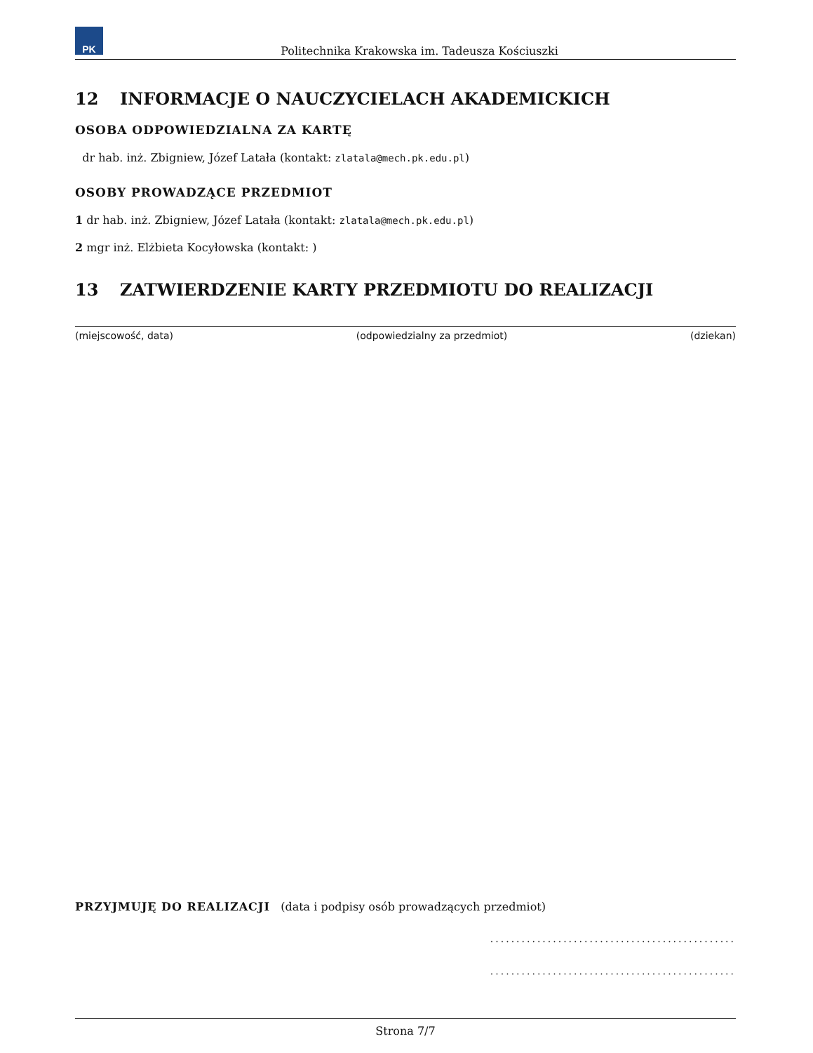PK
Politechnika Krakowska im. Tadeusza Kościuszki
12 INFORMACJE O NAUCZYCIELACH AKADEMICKICH
OSOBA ODPOWIEDZIALNA ZA KARTĘ
dr hab. inż. Zbigniew, Józef Latała (kontakt: zlatala@mech.pk.edu.pl)
OSOBY PROWADZĄCE PRZEDMIOT
1 dr hab. inż. Zbigniew, Józef Latała (kontakt: zlatala@mech.pk.edu.pl)
2 mgr inż. Elżbieta Kocyłowska (kontakt: )
13 ZATWIERDZENIE KARTY PRZEDMIOTU DO REALIZACJI
(miejscowość, data) (odpowiedzialny za przedmiot) (dziekan)
PRZYJMUJĘ DO REALIZACJI (data i podpisy osób prowadzących przedmiot)
...............................................
...............................................
Strona 7/7